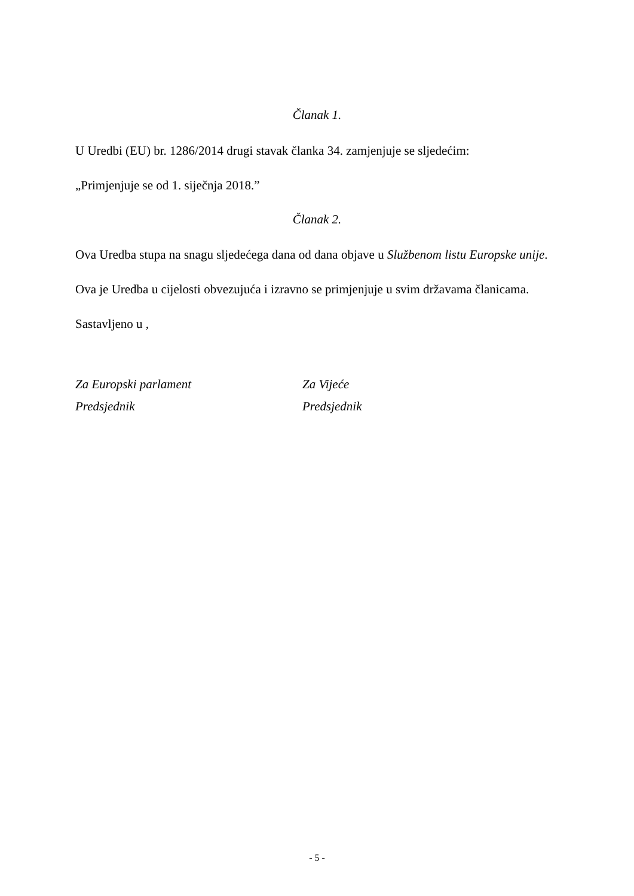Članak 1.
U Uredbi (EU) br. 1286/2014 drugi stavak članka 34. zamjenjuje se sljedećim:
„Primjenjuje se od 1. siječnja 2018.”
Članak 2.
Ova Uredba stupa na snagu sljedećega dana od dana objave u Službenom listu Europske unije.
Ova je Uredba u cijelosti obvezujuća i izravno se primjenjuje u svim državama članicama.
Sastavljeno u ,
Za Europski parlament
Predsjednik
Za Vijeće
Predsjednik
- 5 -